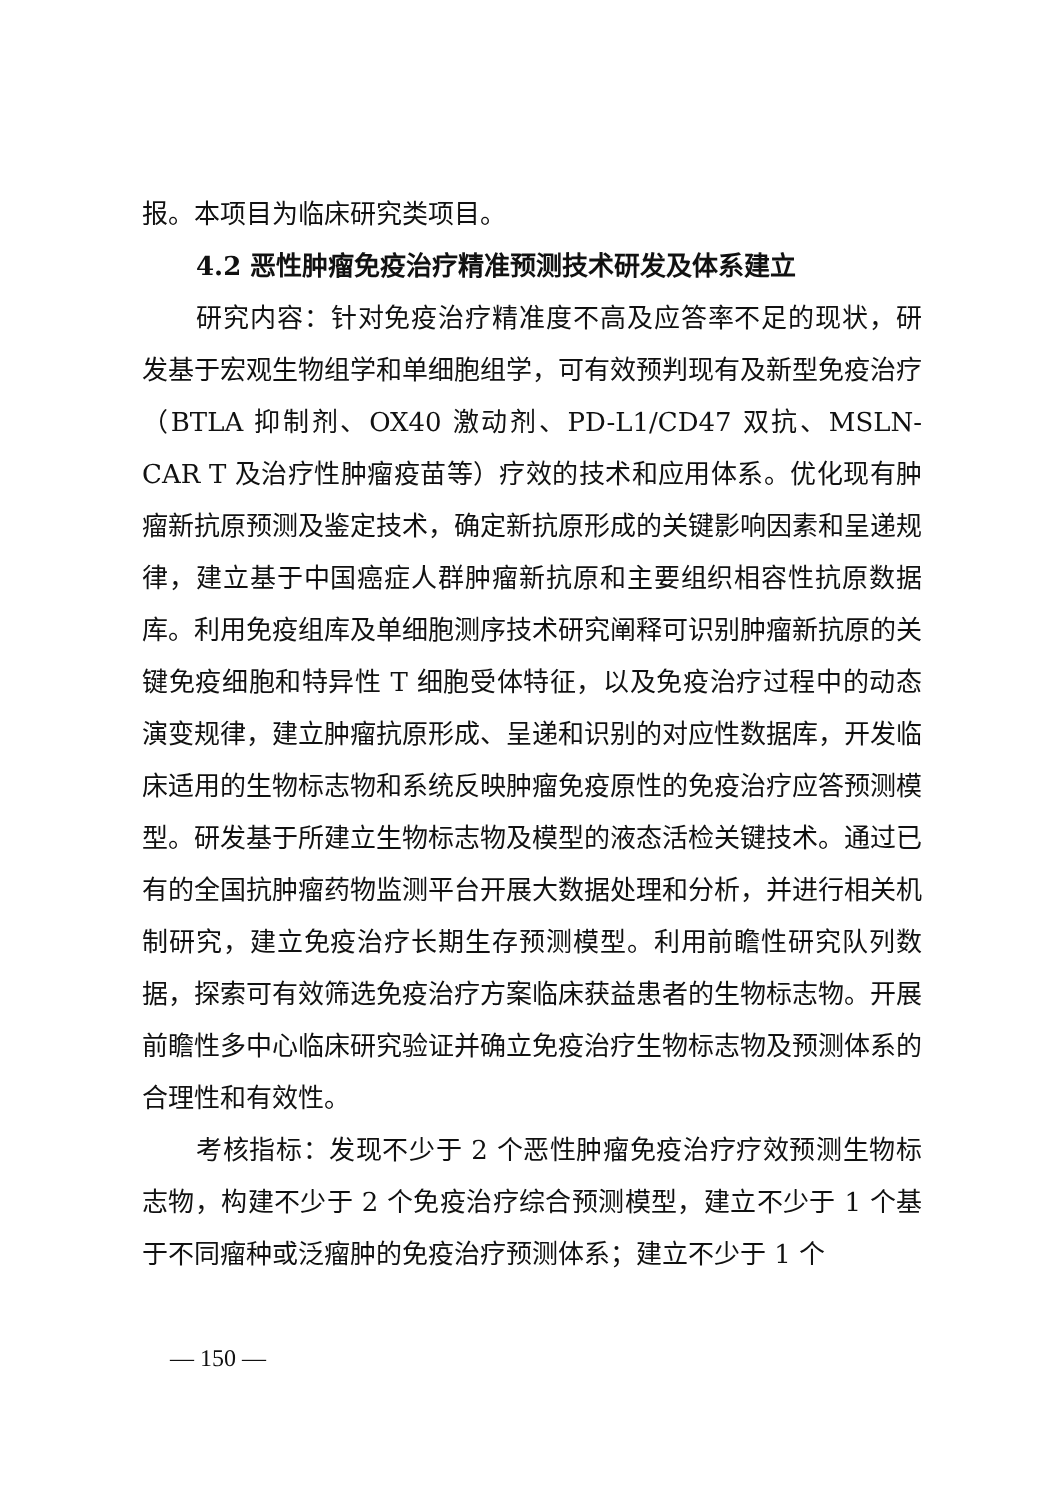报。本项目为临床研究类项目。
4.2 恶性肿瘤免疫治疗精准预测技术研发及体系建立
研究内容：针对免疫治疗精准度不高及应答率不足的现状，研发基于宏观生物组学和单细胞组学，可有效预判现有及新型免疫治疗（BTLA 抑制剂、OX40 激动剂、PD-L1/CD47 双抗、MSLN-CAR T 及治疗性肿瘤疫苗等）疗效的技术和应用体系。优化现有肿瘤新抗原预测及鉴定技术，确定新抗原形成的关键影响因素和呈递规律，建立基于中国癌症人群肿瘤新抗原和主要组织相容性抗原数据库。利用免疫组库及单细胞测序技术研究阐释可识别肿瘤新抗原的关键免疫细胞和特异性 T 细胞受体特征，以及免疫治疗过程中的动态演变规律，建立肿瘤抗原形成、呈递和识别的对应性数据库，开发临床适用的生物标志物和系统反映肿瘤免疫原性的免疫治疗应答预测模型。研发基于所建立生物标志物及模型的液态活检关键技术。通过已有的全国抗肿瘤药物监测平台开展大数据处理和分析，并进行相关机制研究，建立免疫治疗长期生存预测模型。利用前瞻性研究队列数据，探索可有效筛选免疫治疗方案临床获益患者的生物标志物。开展前瞻性多中心临床研究验证并确立免疫治疗生物标志物及预测体系的合理性和有效性。
考核指标：发现不少于 2 个恶性肿瘤免疫治疗疗效预测生物标志物，构建不少于 2 个免疫治疗综合预测模型，建立不少于 1 个基于不同瘤种或泛瘤肿的免疫治疗预测体系；建立不少于 1 个
— 150 —